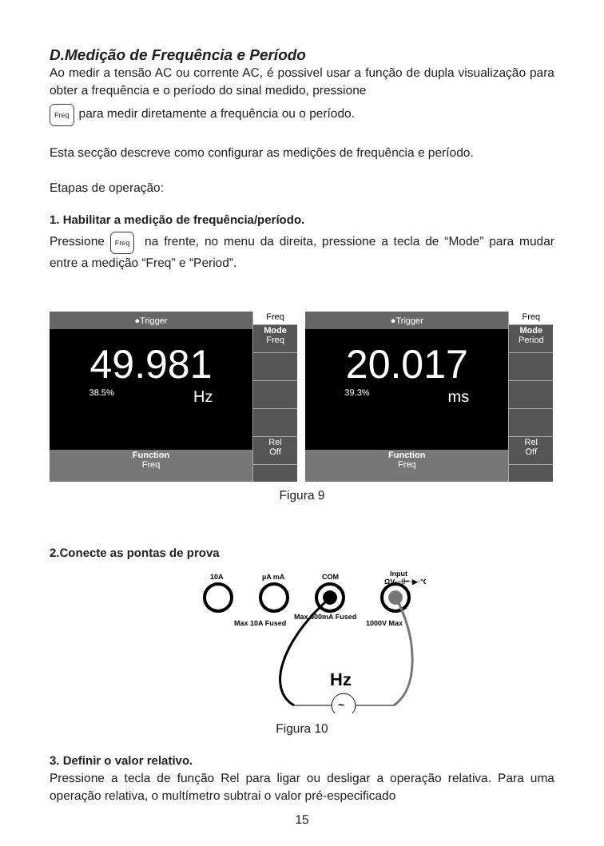D.Medição de Frequência e Período
Ao medir a tensão AC ou corrente AC, é possivel usar a função de dupla visualização para obter a frequência e o período do sinal medido, pressione
Freq para medir diretamente a frequência ou o período.
Esta secção descreve como configurar as medições de frequência e período.
Etapas de operação:
1. Habilitar a medição de frequência/período.
Pressione Freq na frente, no menu da direita, pressione a tecla de “Mode” para mudar entre a medição “Freq” e “Period”.
●Trigger
49.981
38.5% Hz
Function
Freq
Freq
Mode
Freq
Rel
Off
●Trigger
20.017
39.3% ms
Function
Freq
Freq
Mode
Period
Rel
Off
Figura 9
2.Conecte as pontas de prova
10A
µA mA
COM
Input
ΩV·⊣⊢·▶·°C
Max 10A Fused
Max 600mA Fused
1000V Max
~
Hz
Figura 10
3. Definir o valor relativo.
Pressione a tecla de função Rel para ligar ou desligar a operação relativa. Para uma operação relativa, o multímetro subtrai o valor pré-especificado
15